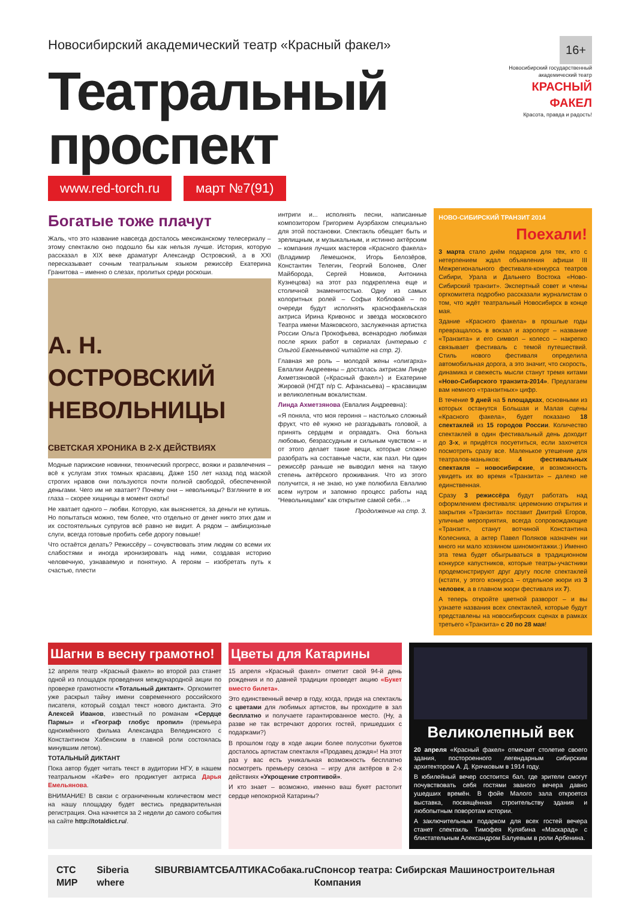Новосибирский академический театр «Красный факел»
16+
Театральный проспект
Новосибирский государственный академический театр
КРАСНЫЙ ФАКЕЛ
Красота, правда и радость!
www.red-torch.ru март №7(91)
Богатые тоже плачут
Жаль, что это название навсегда досталось мексиканскому телесериалу – этому спектаклю оно подошло бы как нельзя лучше. История, которую рассказал в XIX веке драматург Александр Островский, а в XXI пересказывает сочным театральным языком режиссёр Екатерина Гранитова – именно о слезах, пролитых среди роскоши.
А. Н. ОСТРОВСКИЙ
НЕВОЛЬНИЦЫ
СВЕТСКАЯ ХРОНИКА В 2-Х ДЕЙСТВИЯХ
Модные парижские новинки, технический прогресс, вояжи и развлечения – всё к услугам этих томных красавиц. Даже 150 лет назад под маской строгих нравов они пользуются почти полной свободой, обеспеченной деньгами. Чего им не хватает? Почему они – невольницы? Взгляните в их глаза – скорее хищницы в момент охоты!
Не хватает одного – любви. Которую, как выясняется, за деньги не купишь. Но попытаться можно, тем более, что отдельно от денег никто этих дам и их состоятельных супругов всё равно не видит. А рядом – амбициозные слуги, всегда готовые пробить себе дорогу повыше!
Что остаётся делать? Режиссёру – сочувствовать этим людям со всеми их слабостями и иногда иронизировать над ними, создавая историю человечную, узнаваемую и понятную. А героям – изобретать путь к счастью, плести
интриги и... исполнять песни, написанные композитором Григорием Ауэрбахом специально для этой постановки. Спектакль обещает быть и зрелищным, и музыкальным, и истинно актёрским – компания лучших мастеров «Красного факела» (Владимир Лемешонок, Игорь Белозёров, Константин Телегин, Георгий Болонев, Олег Майборода, Сергей Новиков, Антонина Кузнецова) на этот раз подкреплена еще и столичной знаменитостью. Одну из самых колоритных ролей – Софьи Кобловой – по очереди будут исполнять краснофакельская актриса Ирина Кривонос и звезда московского Театра имени Маяковского, заслуженная артистка России Ольга Прокофьева, всенародно любимая после ярких работ в сериалах (интервью с Ольгой Евгеньевной читайте на стр. 2).
Главная же роль – молодой жены «олигарха» Евлалии Андреевны – досталась актрисам Линде Ахметзяновой («Красный факел») и Екатерине Жировой (НГДТ п/р С. Афанасьева) – красавицам и великолепным вокалисткам.
Линда Ахметзянова (Евлалия Андреевна):
«Я поняла, что моя героиня – настолько сложный фрукт, что её нужно не разгадывать головой, а принять сердцем и оправдать. Она больна любовью, безрассудным и сильным чувством – и от этого делает такие вещи, которые сложно разобрать на составные части, как пазл. Ни один режиссёр раньше не выводил меня на такую степень актёрского проживания. Что из этого получится, я не знаю, но уже полюбила Евлалию всем нутром и запомню процесс работы над “Невольницами” как открытие самой себя…»
Продолжение на стр. 3.
НОВО-СИБИРСКИЙ ТРАНЗИТ 2014
Поехали!
3 марта стало днём подарков для тех, кто с нетерпением ждал объявления афиши III Межрегионального фестиваля-конкурса театров Сибири, Урала и Дальнего Востока «Ново-Сибирский транзит». Экспертный совет и члены оргкомитета подробно рассказали журналистам о том, что ждёт театральный Новосибирск в конце мая.
Здание «Красного факела» в прошлые годы превращалось в вокзал и аэропорт – название «Транзита» и его символ – колесо – накрепко связывает фестиваль с темой путешествий. Стиль нового фестиваля определила автомобильная дорога, а это значит, что скорость, динамика и свежесть мысли станут тремя китами «Ново-Сибирского транзита-2014». Предлагаем вам немного «транзитных» цифр.
В течение 9 дней на 5 площадках, основными из которых останутся Большая и Малая сцены «Красного факела», будет показано 18 спектаклей из 15 городов России. Количество спектаклей в один фестивальный день доходит до 3-х, и придётся посуетиться, если захочется посмотреть сразу все. Маленькое утешение для театралов-маньяков: 4 фестивальных спектакля – новосибирские, и возможность увидеть их во время «Транзита» – далеко не единственная.
Сразу 3 режиссёра будут работать над оформлением фестиваля: церемонию открытия и закрытия «Транзита» поставит Дмитрий Егоров, уличные мероприятия, всегда сопровождающие «Транзит», станут вотчиной Константина Колесника, а актер Павел Поляков назначен ни много ни мало хозяином шиномонтажки.:) Именно эта тема будет обыгрываться в традиционном конкурсе капустников, которые театры-участники продемонстрируют друг другу после спектаклей (кстати, у этого конкурса – отдельное жюри из 3 человек, а в главном жюри фестиваля их 7).
А теперь откройте цветной разворот – и вы узнаете названия всех спектаклей, которые будут представлены на новосибирских сценах в рамках третьего «Транзита» с 20 по 28 мая!
Шагни в весну грамотно!
12 апреля театр «Красный факел» во второй раз станет одной из площадок проведения международной акции по проверке грамотности «Тотальный диктант». Оргкомитет уже раскрыл тайну имени современного российского писателя, который создал текст нового диктанта. Это Алексей Иванов, известный по романам «Сердце Пармы» и «Географ глобус пропил» (премьера одноимённого фильма Александра Велединского с Константином Хабенским в главной роли состоялась минувшим летом).
ТОТАЛЬНЫЙ ДИКТАНТ
Пока автор будет читать текст в аудитории НГУ, в нашем театральном «КаФе» его продиктует актриса Дарья Емельянова.
ВНИМАНИЕ! В связи с ограниченным количеством мест на нашу площадку будет вестись предварительная регистрация. Она начнется за 2 недели до самого события на сайте http://totaldict.ru/.
Цветы для Катарины
15 апреля «Красный факел» отметит свой 94-й день рождения и по давней традиции проведет акцию «Букет вместо билета».
Это единственный вечер в году, когда, придя на спектакль с цветами для любимых артистов, вы проходите в зал бесплатно и получаете гарантированное место. (Ну, а разве не так встречают дорогих гостей, пришедших с подарками?)
В прошлом году в ходе акции более полусотни букетов досталось артистам спектакля «Продавец дождя»! На этот раз у вас есть уникальная возможность бесплатно посмотреть премьеру сезона – игру для актёров в 2-х действиях «Укрощение строптивой».
И кто знает – возможно, именно ваш букет растопит сердце непокорной Катарины?
Великолепный век
20 апреля «Красный факел» отмечает столетие своего здания, постороенного легендарным сибирским архитектором А. Д. Крячковым в 1914 году.
В юбилейный вечер состоится бал, где зрители смогут почувствовать себя гостями званого вечера давно ушедших времён. В фойе Малого зала откроется выставка, посвящённая строительству здания и любопытным поворотам истории.
А заключительным подарком для всех гостей вечера станет спектакль Тимофея Кулябина «Маскарад» с блистательным Александром Балуевым в роли Арбенина.
СТС МИР Siberia where SIBURBIA МТС БАЛТИКА Собака.ru Спонсор театра: Сибирская Машиностроительная Компания